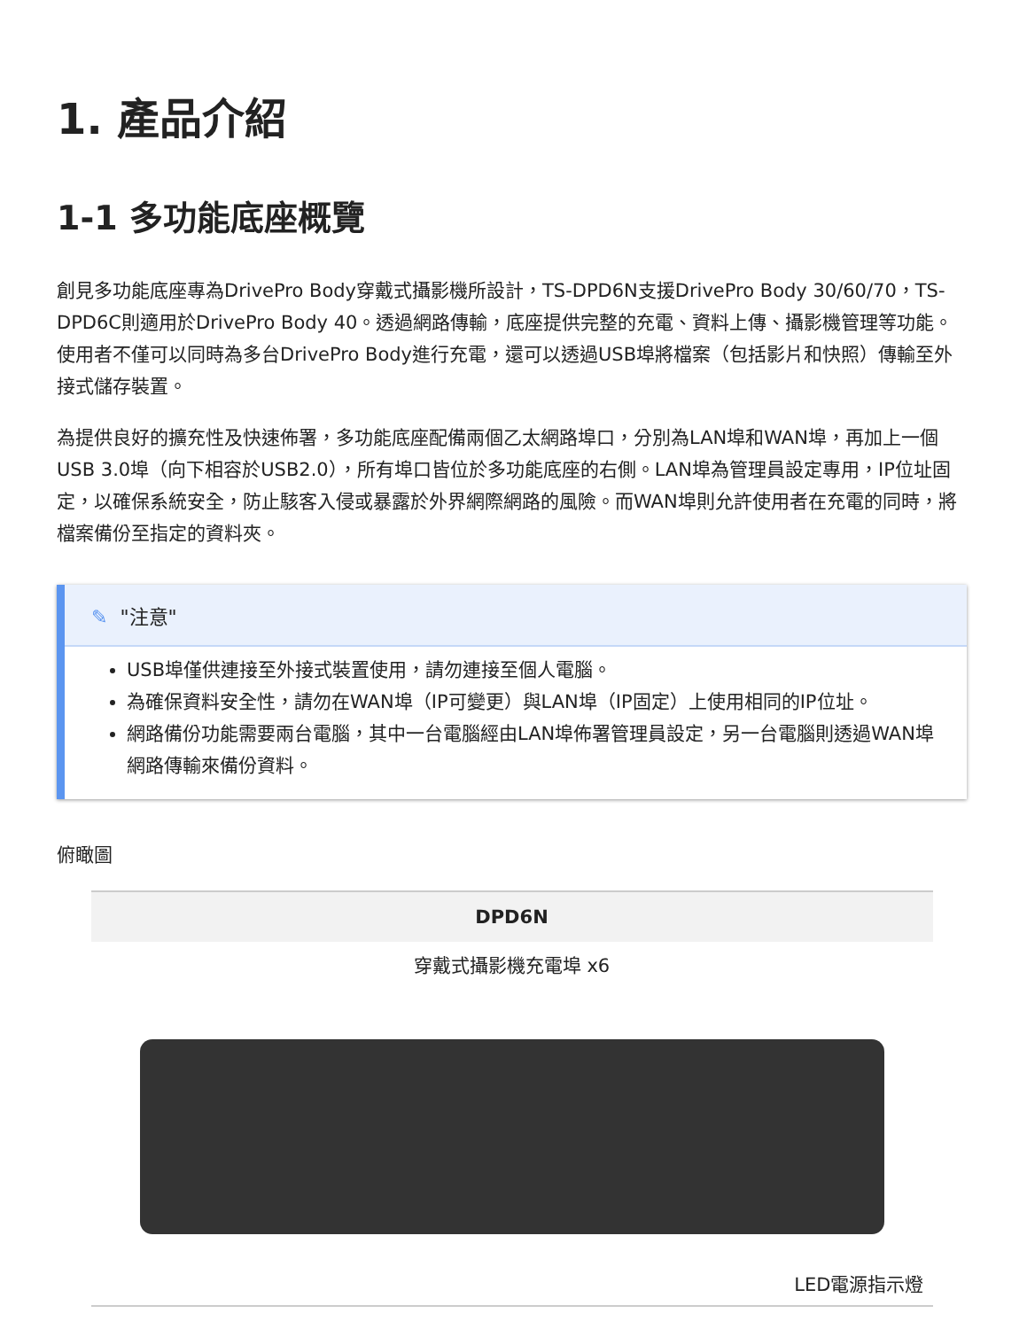1. 產品介紹
1-1 多功能底座概覽
創見多功能底座專為DrivePro Body穿戴式攝影機所設計，TS-DPD6N支援DrivePro Body 30/60/70，TS-DPD6C則適用於DrivePro Body 40。透過網路傳輸，底座提供完整的充電、資料上傳、攝影機管理等功能。使用者不僅可以同時為多台DrivePro Body進行充電，還可以透過USB埠將檔案（包括影片和快照）傳輸至外接式儲存裝置。
為提供良好的擴充性及快速佈署，多功能底座配備兩個乙太網路埠口，分別為LAN埠和WAN埠，再加上一個USB 3.0埠（向下相容於USB2.0），所有埠口皆位於多功能底座的右側。LAN埠為管理員設定專用，IP位址固定，以確保系統安全，防止駭客入侵或暴露於外界網際網路的風險。而WAN埠則允許使用者在充電的同時，將檔案備份至指定的資料夾。
✎ "注意"
USB埠僅供連接至外接式裝置使用，請勿連接至個人電腦。
為確保資料安全性，請勿在WAN埠（IP可變更）與LAN埠（IP固定）上使用相同的IP位址。
網路備份功能需要兩台電腦，其中一台電腦經由LAN埠佈署管理員設定，另一台電腦則透過WAN埠網路傳輸來備份資料。
俯瞰圖
| DPD6N |
| --- |
| 穿戴式攝影機充電埠 x6 LED電源指示燈 |